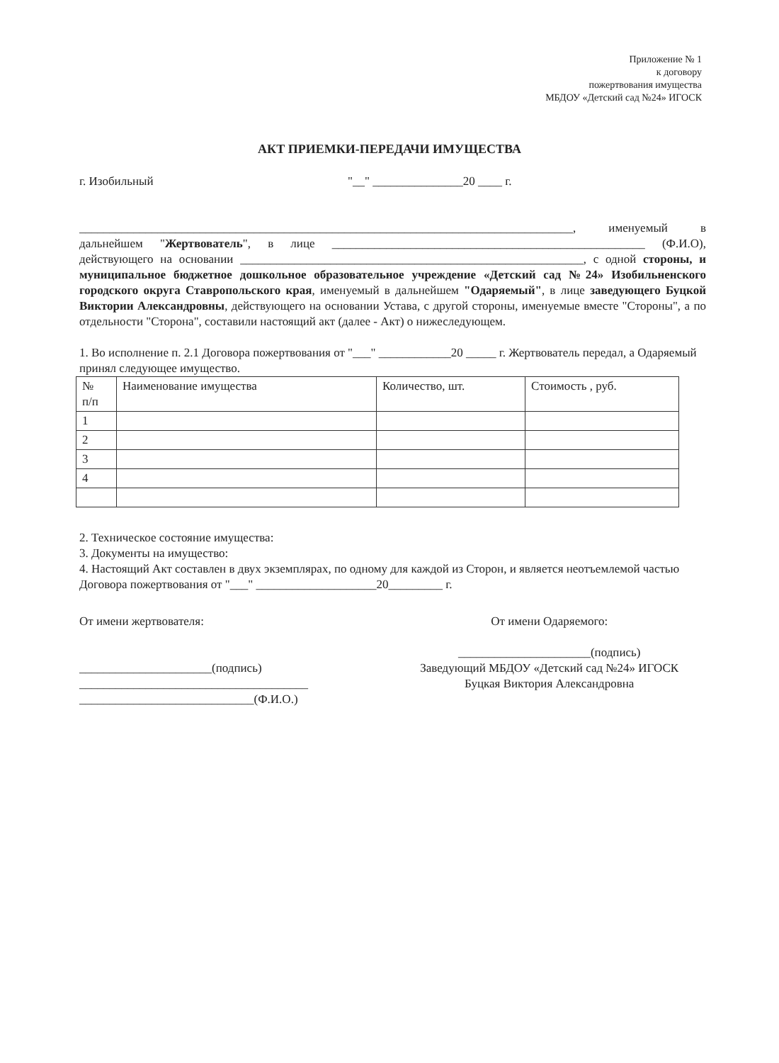Приложение № 1
к договору
пожертвования имущества
МБДОУ «Детский сад №24» ИГОСК
АКТ ПРИЕМКИ-ПЕРЕДАЧИ ИМУЩЕСТВА
г. Изобильный "__" _______________20 ____ г.
__________________________________________________________________________________, именуемый в дальнейшем "Жертвователь", в лице ____________________________________________________ (Ф.И.О), действующего на основании _________________________________________________________, с одной стороны, и муниципальное бюджетное дошкольное образовательное учреждение «Детский сад №24» Изобильненского городского округа Ставропольского края, именуемый в дальнейшем "Одаряемый", в лице заведующего Буцкой Виктории Александровны, действующего на основании Устава, с другой стороны, именуемые вместе "Стороны", а по отдельности "Сторона", составили настоящий акт (далее - Акт) о нижеследующем.
1. Во исполнение п. 2.1 Договора пожертвования от "___" ____________20 _____ г. Жертвователь передал, а Одаряемый принял следующее имущество.
| № п/п | Наименование имущества | Количество, шт. | Стоимость , руб. |
| --- | --- | --- | --- |
| 1 | | | |
| 2 | | | |
| 3 | | | |
| 4 | | | |
2. Техническое состояние имущества:
3. Документы на имущество:
4. Настоящий Акт составлен в двух экземплярах, по одному для каждой из Сторон, и является неотъемлемой частью Договора пожертвования от "___" ____________________20_________ г.
От имени жертвователя:
______________________(подпись)
______________________________________
_____________________________(Ф.И.О.)
От имени Одаряемого:
______________________(подпись)
Заведующий МБДОУ «Детский сад №24» ИГОСК
Буцкая Виктория Александровна